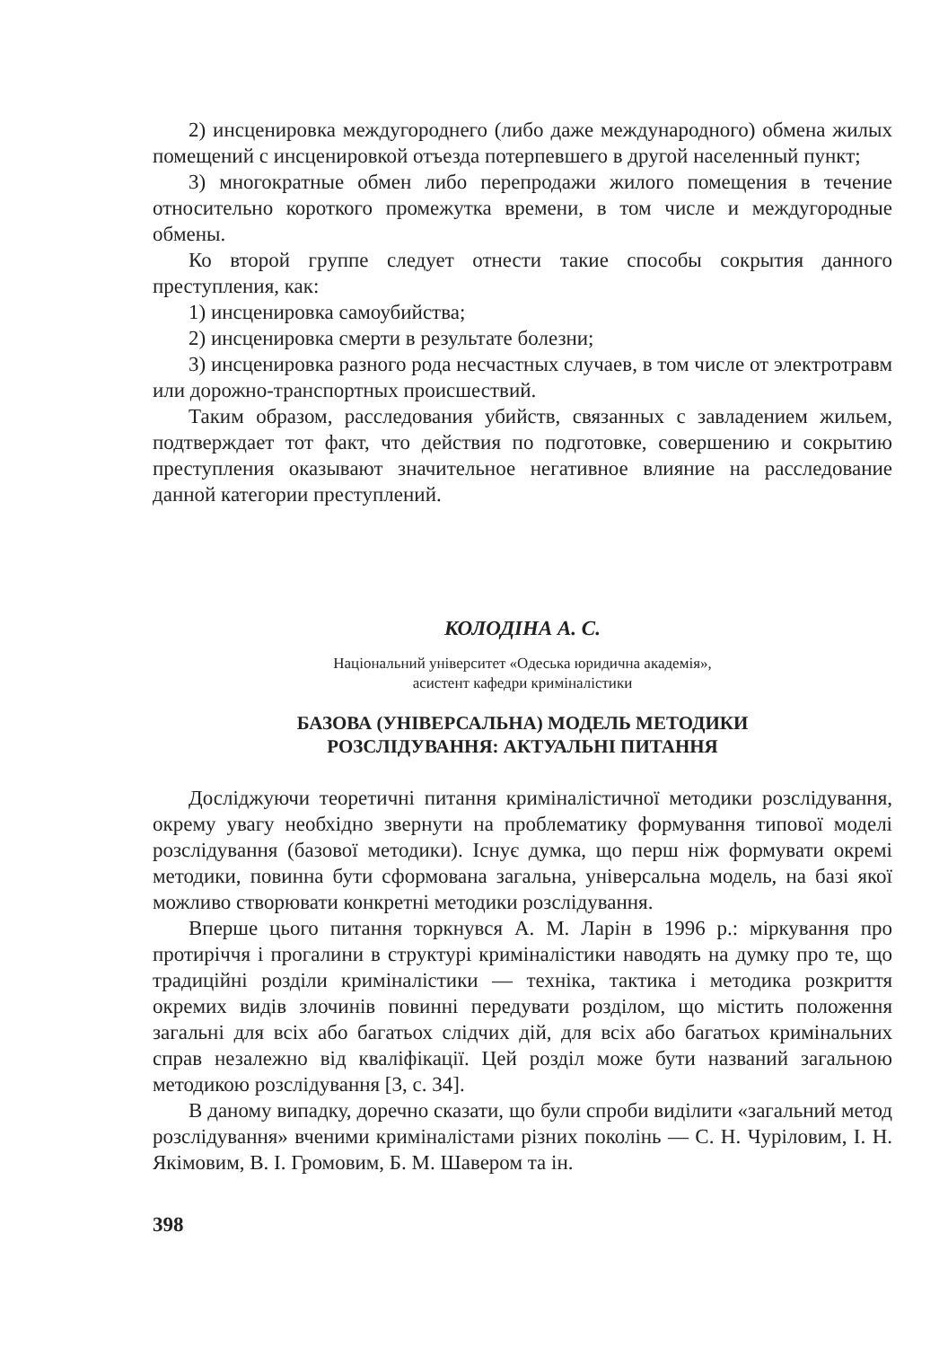2) инсценировка междугороднего (либо даже международного) обмена жилых помещений с инсценировкой отъезда потерпевшего в другой населенный пункт;
3) многократные обмен либо перепродажи жилого помещения в течение относительно короткого промежутка времени, в том числе и междугородные обмены.
Ко второй группе следует отнести такие способы сокрытия данного преступления, как:
1) инсценировка самоубийства;
2) инсценировка смерти в результате болезни;
3) инсценировка разного рода несчастных случаев, в том числе от электротравм или дорожно-транспортных происшествий.
Таким образом, расследования убийств, связанных с завладением жильем, подтверждает тот факт, что действия по подготовке, совершению и сокрытию преступления оказывают значительное негативное влияние на расследование данной категории преступлений.
КОЛОДІНА А. С.
Національний університет «Одеська юридична академія»,
асистент кафедри криміналістики
БАЗОВА (УНІВЕРСАЛЬНА) МОДЕЛЬ МЕТОДИКИ
РОЗСЛІДУВАННЯ: АКТУАЛЬНІ ПИТАННЯ
Досліджуючи теоретичні питання криміналістичної методики розслідування, окрему увагу необхідно звернути на проблематику формування типової моделі розслідування (базової методики). Існує думка, що перш ніж формувати окремі методики, повинна бути сформована загальна, універсальна модель, на базі якої можливо створювати конкретні методики розслідування.
Вперше цього питання торкнувся А. М. Ларін в 1996 р.: міркування про протиріччя і прогалини в структурі криміналістики наводять на думку про те, що традиційні розділи криміналістики — техніка, тактика і методика розкриття окремих видів злочинів повинні передувати розділом, що містить положення загальні для всіх або багатьох слідчих дій, для всіх або багатьох кримінальних справ незалежно від кваліфікації. Цей розділ може бути названий загальною методикою розслідування [3, с. 34].
В даному випадку, доречно сказати, що були спроби виділити «загальний метод розслідування» вченими криміналістами різних поколінь — С. Н. Чуріловим, І. Н. Якімовим, В. І. Громовим, Б. М. Шавером та ін.
398